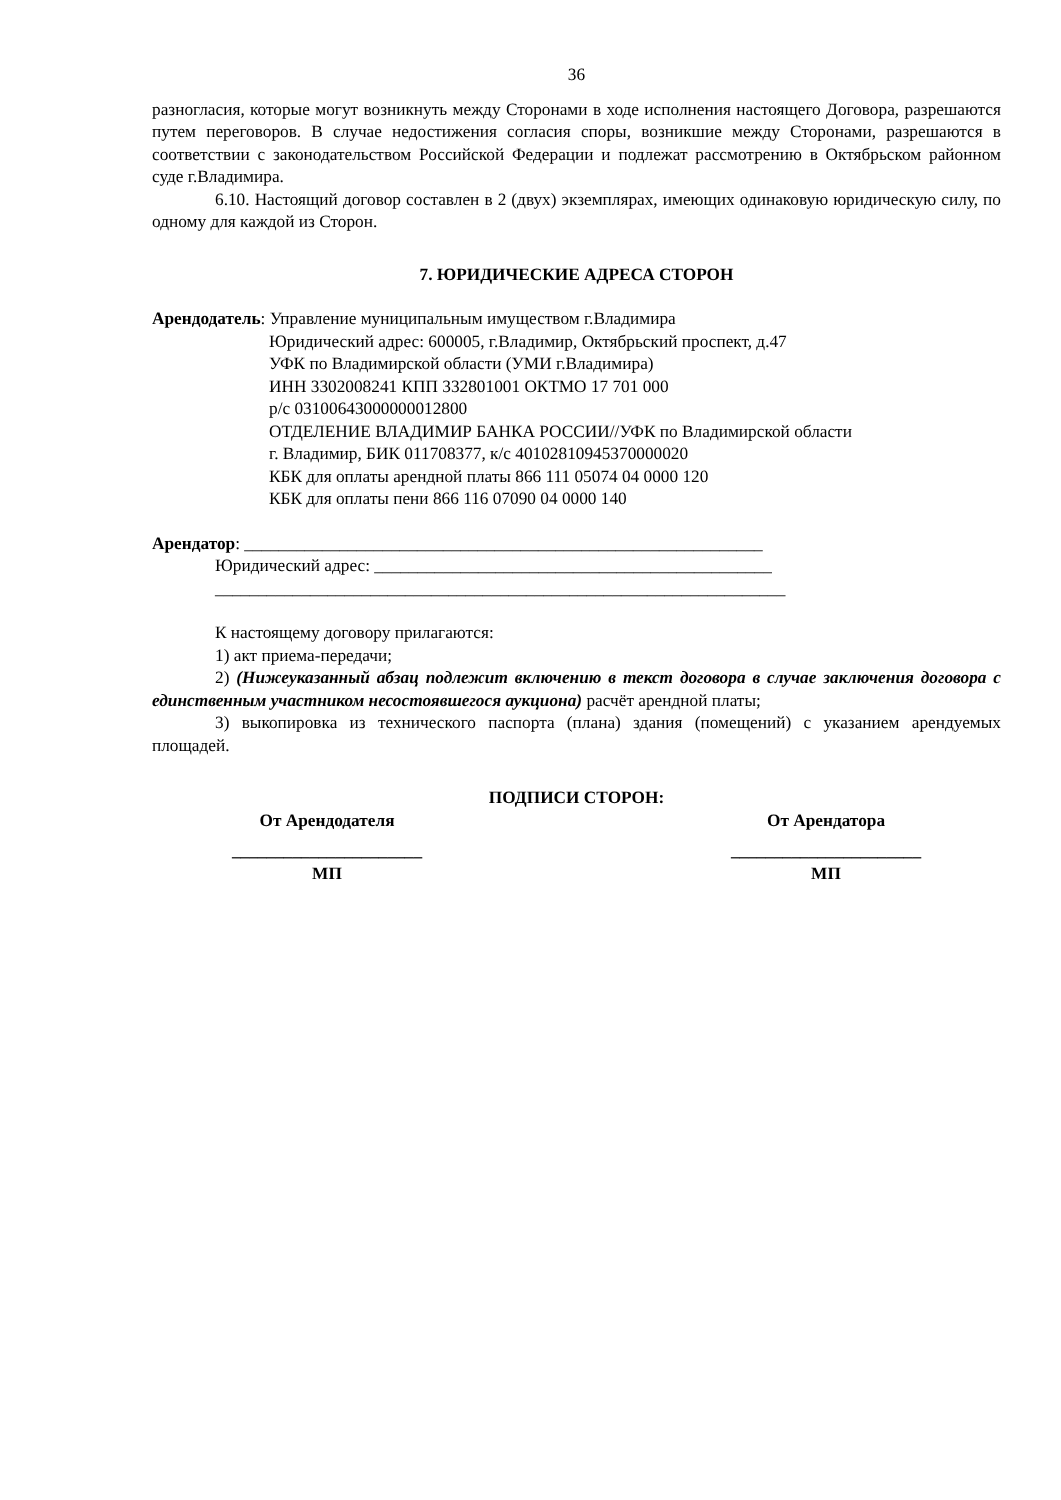36
разногласия, которые могут возникнуть между Сторонами в ходе исполнения настоящего Договора, разрешаются путем переговоров. В случае недостижения согласия споры, возникшие между Сторонами, разрешаются в соответствии с законодательством Российской Федерации и подлежат рассмотрению в Октябрьском районном суде г.Владимира.
6.10. Настоящий договор составлен в 2 (двух) экземплярах, имеющих одинаковую юридическую силу, по одному для каждой из Сторон.
7. ЮРИДИЧЕСКИЕ АДРЕСА СТОРОН
Арендодатель: Управление муниципальным имуществом г.Владимира
Юридический адрес: 600005, г.Владимир, Октябрьский проспект, д.47
УФК по Владимирской области (УМИ г.Владимира)
ИНН 3302008241 КПП 332801001 ОКТМО 17 701 000
р/с 03100643000000012800
ОТДЕЛЕНИЕ ВЛАДИМИР БАНКА РОССИИ//УФК по Владимирской области
г. Владимир, БИК 011708377, к/с 40102810945370000020
КБК для оплаты арендной платы 866 111 05074 04 0000 120
КБК для оплаты пени 866 116 07090 04 0000 140
Арендатор: ____________________________________________________________
Юридический адрес: ______________________________________________
__________________________________________________________________
К настоящему договору прилагаются:
1) акт приема-передачи;
2) (Нижеуказанный абзац подлежит включению в текст договора в случае заключения договора с единственным участником несостоявшегося аукциона) расчёт арендной платы;
3) выкопировка из технического паспорта (плана) здания (помещений) с указанием арендуемых площадей.
ПОДПИСИ СТОРОН:
От Арендодателя От Арендатора
______________________
______________________
МП МП